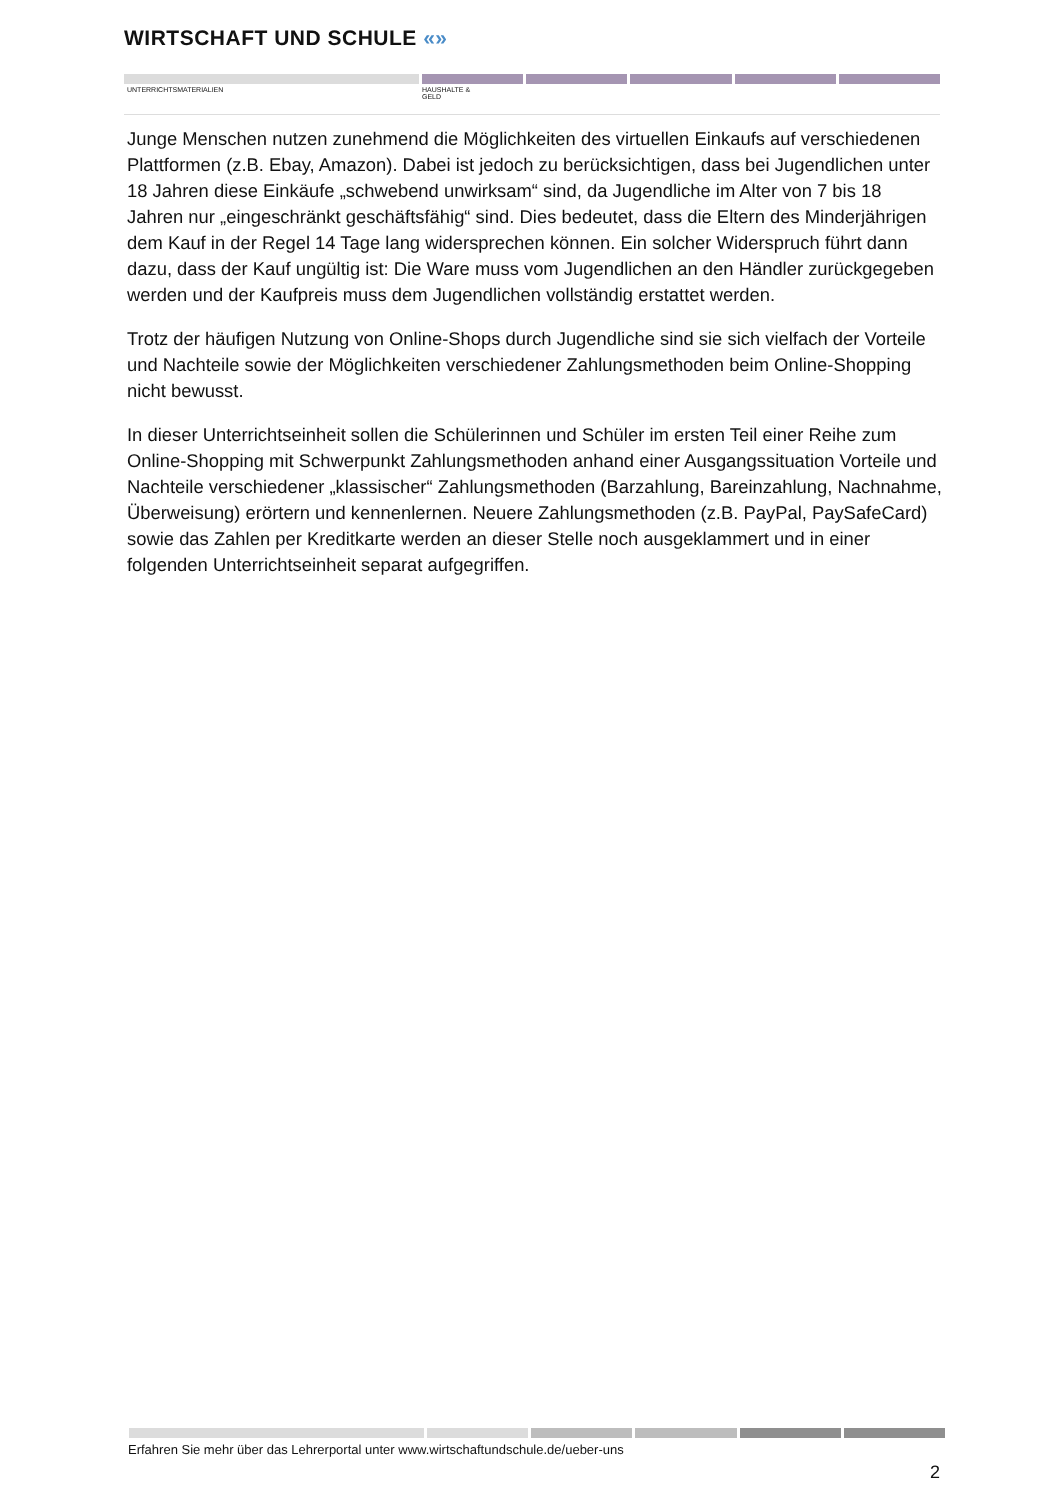WIRTSCHAFT UND SCHULE «»
UNTERRICHTSMATERIALIEN HAUSHALTE &
GELD
Junge Menschen nutzen zunehmend die Möglichkeiten des virtuellen Einkaufs auf verschiedenen Plattformen (z.B. Ebay, Amazon). Dabei ist jedoch zu berücksichtigen, dass bei Jugendlichen unter 18 Jahren diese Einkäufe „schwebend unwirksam“ sind, da Jugendliche im Alter von 7 bis 18 Jahren nur „eingeschränkt geschäftsfähig“ sind. Dies bedeutet, dass die Eltern des Minderjährigen dem Kauf in der Regel 14 Tage lang widersprechen können. Ein solcher Widerspruch führt dann dazu, dass der Kauf ungültig ist: Die Ware muss vom Jugendlichen an den Händler zurückgegeben werden und der Kaufpreis muss dem Jugendlichen vollständig erstattet werden.
Trotz der häufigen Nutzung von Online-Shops durch Jugendliche sind sie sich vielfach der Vorteile und Nachteile sowie der Möglichkeiten verschiedener Zahlungsmethoden beim Online-Shopping nicht bewusst.
In dieser Unterrichtseinheit sollen die Schülerinnen und Schüler im ersten Teil einer Reihe zum Online-Shopping mit Schwerpunkt Zahlungsmethoden anhand einer Ausgangssituation Vorteile und Nachteile verschiedener „klassischer“ Zahlungsmethoden (Barzahlung, Bareinzahlung, Nachnahme, Überweisung) erörtern und kennenlernen. Neuere Zahlungsmethoden (z.B. PayPal, PaySafeCard) sowie das Zahlen per Kreditkarte werden an dieser Stelle noch ausgeklammert und in einer folgenden Unterrichtseinheit separat aufgegriffen.
Erfahren Sie mehr über das Lehrerportal unter www.wirtschaftundschule.de/ueber-uns
2